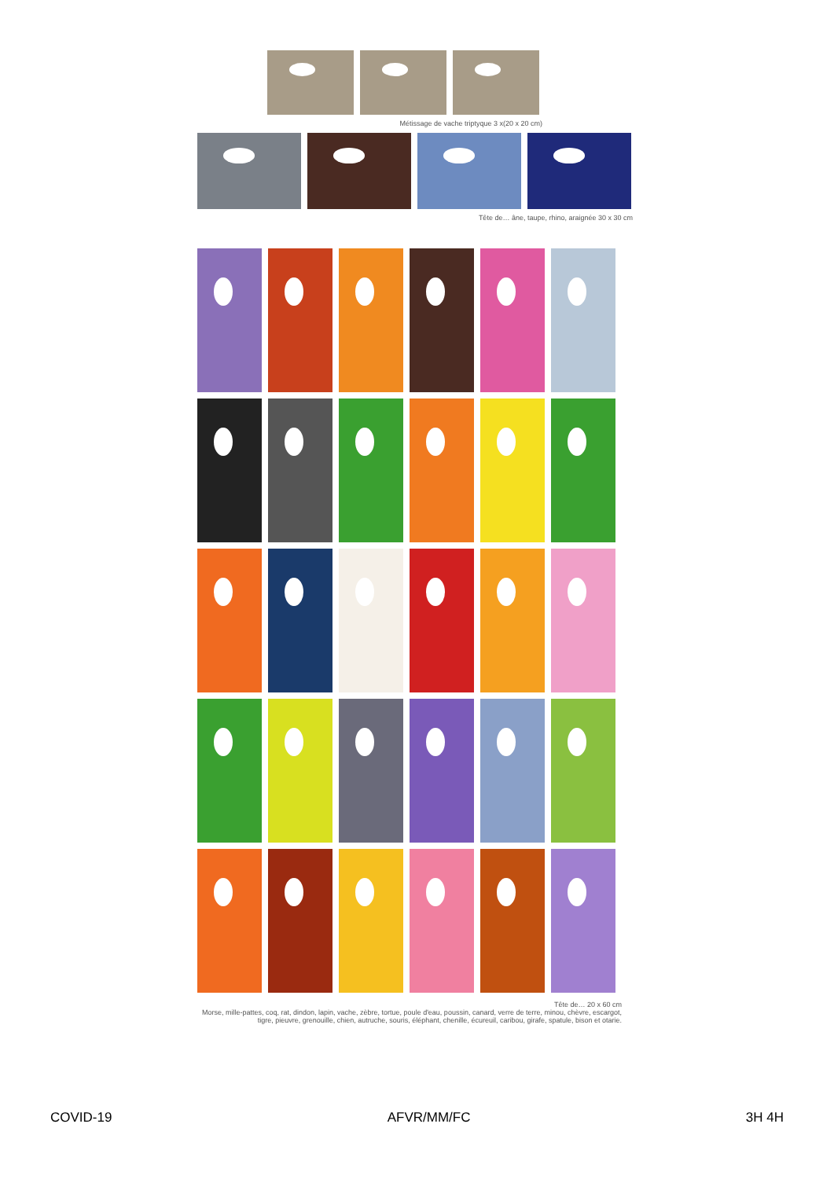Métissage de vache triptyque 3 x(20 x 20 cm)
Tête de… âne, taupe, rhino, araignée 30 x 30 cm
Tête de… 20 x 60 cm
Morse, mille-pattes, coq, rat, dindon, lapin, vache, zèbre, tortue, poule d'eau, poussin, canard, verre de terre, minou, chèvre, escargot, tigre, pieuvre, grenouille, chien, autruche, souris, éléphant, chenille, écureuil, caribou, girafe, spatule, bison et otarie.
COVID-19 AFVR/MM/FC 3H 4H